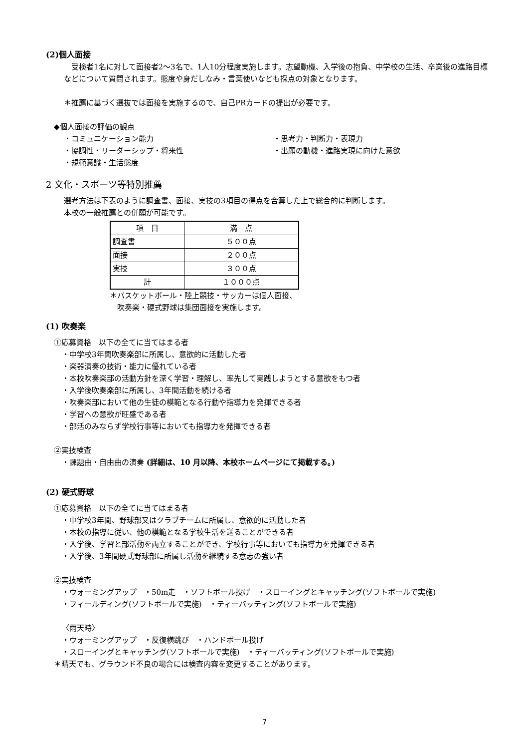(2)個人面接
　受検者1名に対して面接者2〜3名で、1人10分程度実施します。志望動機、入学後の抱負、中学校の生活、卒業後の進路目標などについて質問されます。態度や身だしなみ・言葉使いなども採点の対象となります。
＊推薦に基づく選抜では面接を実施するので、自己PRカードの提出が必要です。
◆個人面接の評価の観点
・コミュニケーション能力 ・思考力・判断力・表現力 ・協調性・リーダーシップ・将来性 ・出願の動機・進路実現に向けた意欲 ・規範意識・生活態度
2 文化・スポーツ等特別推薦
選考方法は下表のように調査書、面接、実技の3項目の得点を合算した上で総合的に判断します。
本校の一般推薦との併願が可能です。
| 項 目 | 満 点 |
| 調査書 | ５００点 |
| 面接 | ２００点 |
| 実技 | ３００点 |
| 計 | １０００点 |
＊バスケットボール・陸上競技・サッカーは個人面接、
　吹奏楽・硬式野球は集団面接を実施します。
(1) 吹奏楽
①応募資格　以下の全てに当てはまる者
・中学校3年間吹奏楽部に所属し、意欲的に活動した者
・楽器演奏の技術・能力に優れている者
・本校吹奏楽部の活動方針を深く学習・理解し、率先して実践しようとする意欲をもつ者
・入学後吹奏楽部に所属し、3年間活動を続ける者
・吹奏楽部において他の生徒の模範となる行動や指導力を発揮できる者
・学習への意欲が旺盛である者
・部活のみならず学校行事等においても指導力を発揮できる者
②実技検査
・課題曲・自由曲の演奏 (詳細は、10 月以降、本校ホームページにて掲載する。)
(2) 硬式野球
①応募資格　以下の全てに当てはまる者
・中学校3年間、野球部又はクラブチームに所属し、意欲的に活動した者
・本校の指導に従い、他の模範となる学校生活を送ることができる者
・入学後、学習と部活動を両立することができ、学校行事等においても指導力を発揮できる者
・入学後、3年間硬式野球部に所属し活動を継続する意志の強い者
②実技検査
・ウォーミングアップ　・50m走　・ソフトボール投げ　・スローイングとキャッチング(ソフトボールで実施)
・フィールディング(ソフトボールで実施)　・ティーバッティング(ソフトボールで実施)
〈雨天時〉
・ウォーミングアップ　・反復横跳び　・ハンドボール投げ
・スローイングとキャッチング(ソフトボールで実施)　・ティーバッティング(ソフトボールで実施)
＊晴天でも、グラウンド不良の場合には検査内容を変更することがあります。
7